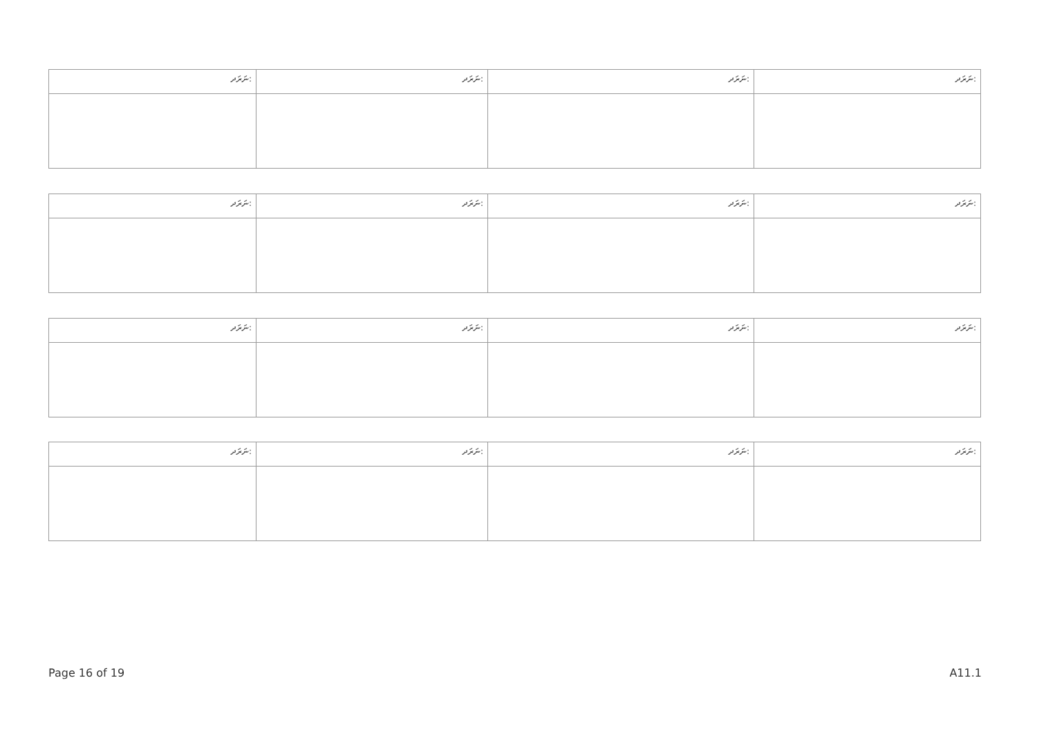| ނަރަދ: | ނަރަދ: | ނަރަދ: | ނަރަދ: |
| ނަރަދ: | ނަރަދ: | ނަރަދ: | ނަރަދ: |
| ނަރަދ: | ނަރަދ: | ނަރަދ: | ނަރަދ: |
| ނަރަދ: | ނަރަދ: | ނަރަދ: | ނަރަދ: |
Page 16 of 19 A11.1